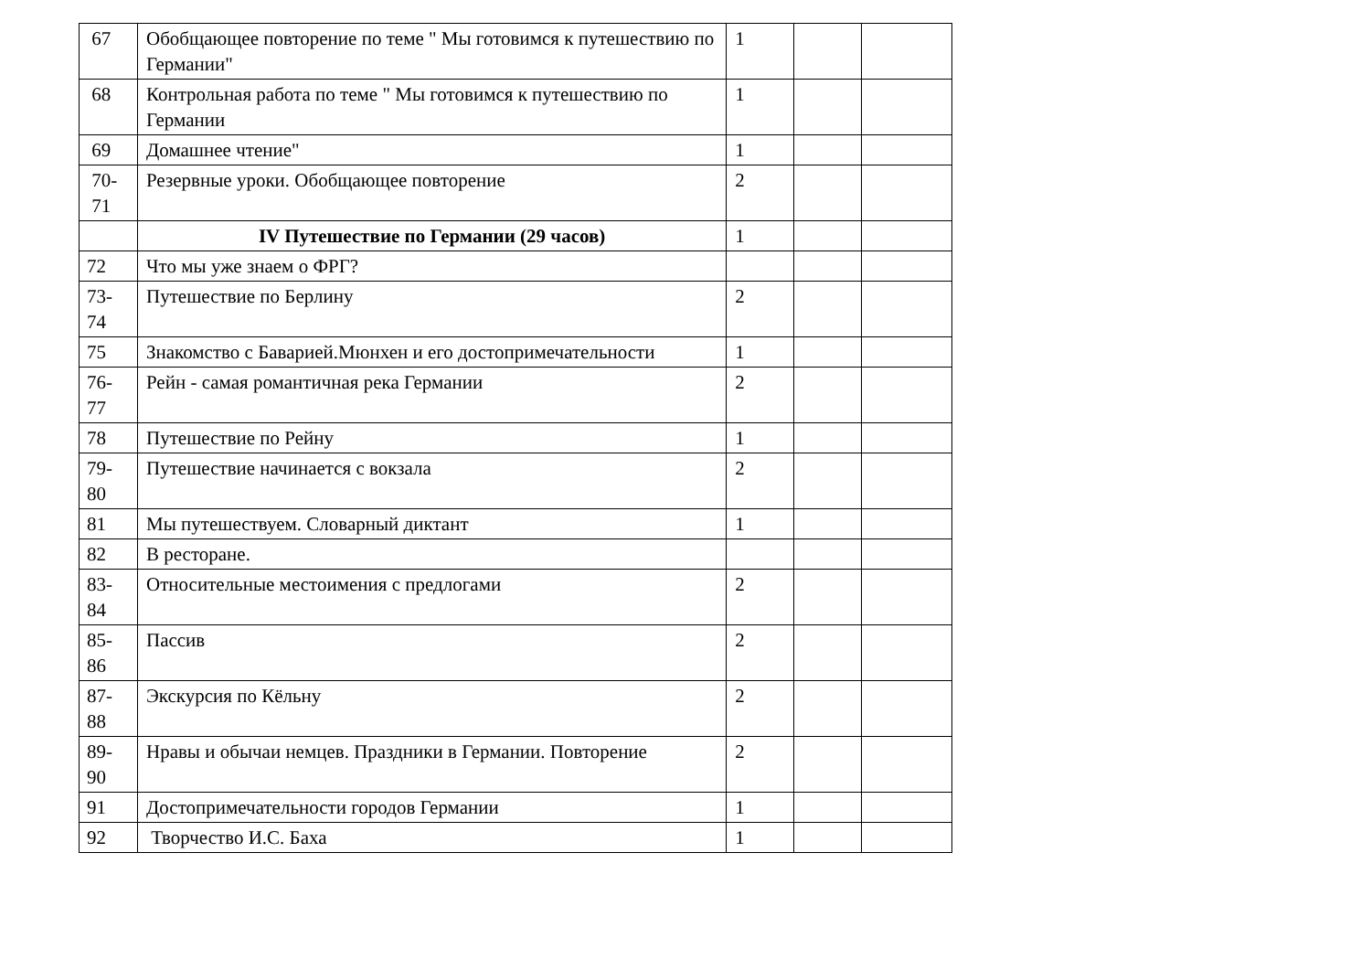| 67 | Обобщающее повторение по теме " Мы готовимся к путешествию по Германии" | 1 | | |
| 68 | Контрольная работа по теме " Мы готовимся к путешествию по Германии | 1 | | |
| 69 | Домашнее чтение" | 1 | | |
| 70- 71 | Резервные уроки. Обобщающее повторение | 2 | | |
| | IV Путешествие по Германии (29 часов) | 1 | | |
| 72 | Что мы уже знаем о ФРГ? | | | |
| 73- 74 | Путешествие по Берлину | 2 | | |
| 75 | Знакомство с Баварией.Мюнхен и его достопримечательности | 1 | | |
| 76- 77 | Рейн - самая романтичная река Германии | 2 | | |
| 78 | Путешествие по Рейну | 1 | | |
| 79- 80 | Путешествие начинается с вокзала | 2 | | |
| 81 | Мы путешествуем. Словарный диктант | 1 | | |
| 82 | В ресторане. | | | |
| 83- 84 | Относительные местоимения с предлогами | 2 | | |
| 85- 86 | Пассив | 2 | | |
| 87- 88 | Экскурсия по Кёльну | 2 | | |
| 89- 90 | Нравы и обычаи немцев. Праздники в Германии. Повторение | 2 | | |
| 91 | Достопримечательности городов Германии | 1 | | |
| 92 | Творчество И.С. Баха | 1 | | |